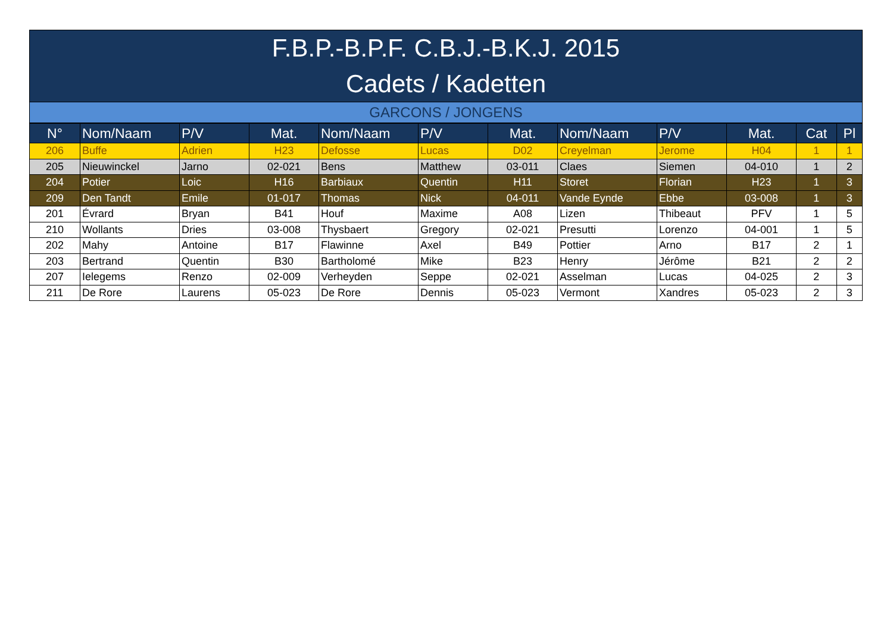F.B.P.-B.P.F. C.B.J.-B.K.J. 2015
Cadets / Kadetten
GARCONS / JONGENS
| N° | Nom/Naam | P/V | Mat. | Nom/Naam | P/V | Mat. | Nom/Naam | P/V | Mat. | Cat | Pl |
| --- | --- | --- | --- | --- | --- | --- | --- | --- | --- | --- | --- |
| 206 | Buffe | Adrien | H23 | Defosse | Lucas | D02 | Creyelman | Jerome | H04 | 1 | 1 |
| 205 | Nieuwinckel | Jarno | 02-021 | Bens | Matthew | 03-011 | Claes | Siemen | 04-010 | 1 | 2 |
| 204 | Potier | Loic | H16 | Barbiaux | Quentin | H11 | Storet | Florian | H23 | 1 | 3 |
| 209 | Den Tandt | Emile | 01-017 | Thomas | Nick | 04-011 | Vande Eynde | Ebbe | 03-008 | 1 | 3 |
| 201 | Évrard | Bryan | B41 | Houf | Maxime | A08 | Lizen | Thibeaut | PFV | 1 | 5 |
| 210 | Wollants | Dries | 03-008 | Thysbaert | Gregory | 02-021 | Presutti | Lorenzo | 04-001 | 1 | 5 |
| 202 | Mahy | Antoine | B17 | Flawinne | Axel | B49 | Pottier | Arno | B17 | 2 | 1 |
| 203 | Bertrand | Quentin | B30 | Bartholomé | Mike | B23 | Henry | Jérôme | B21 | 2 | 2 |
| 207 | Ielegems | Renzo | 02-009 | Verheyden | Seppe | 02-021 | Asselman | Lucas | 04-025 | 2 | 3 |
| 211 | De Rore | Laurens | 05-023 | De Rore | Dennis | 05-023 | Vermont | Xandres | 05-023 | 2 | 3 |